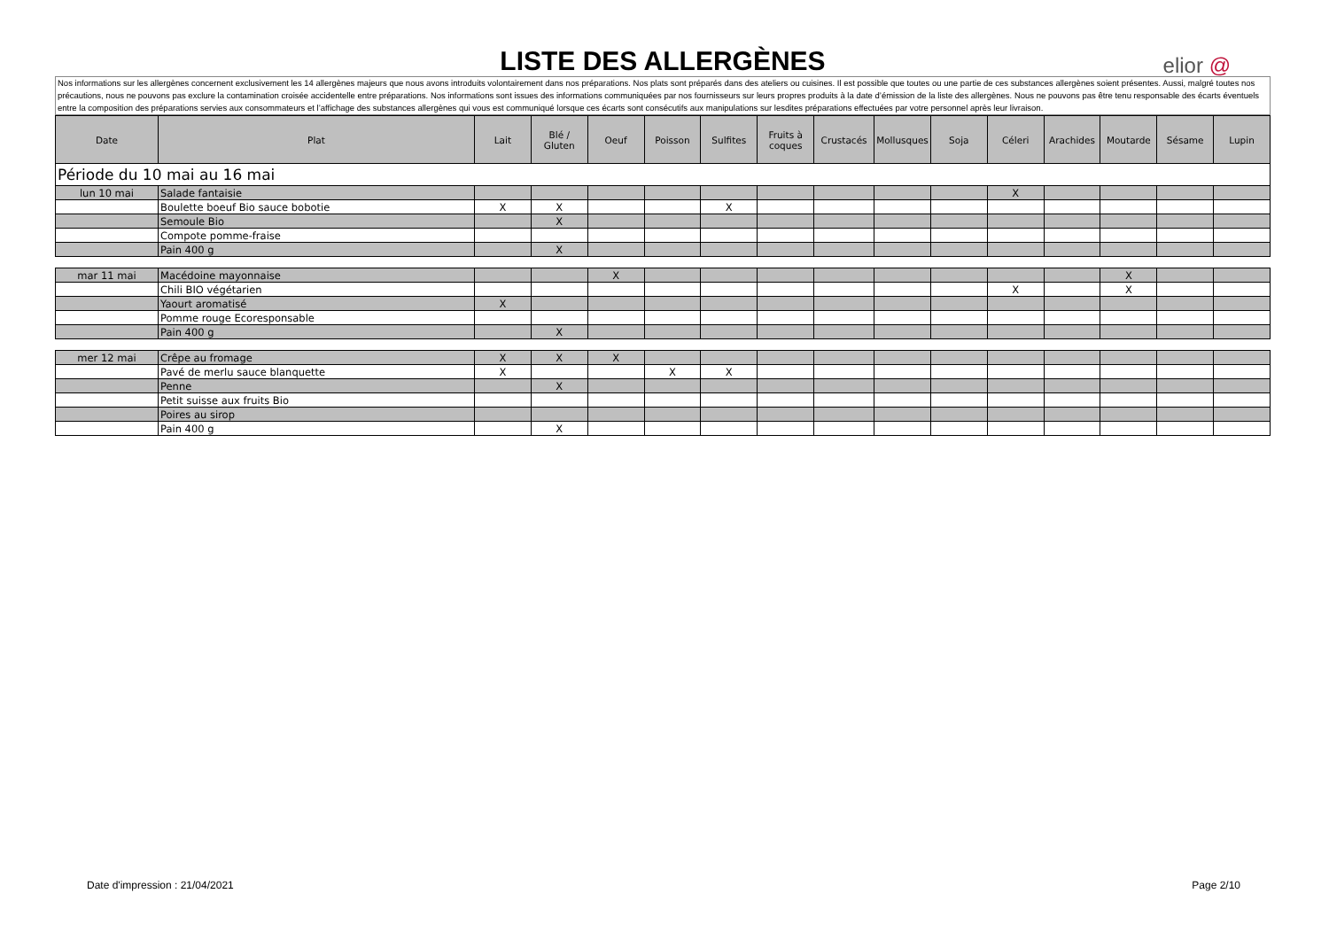LISTE DES ALLERGÈNES
elior @
Nos informations sur les allergènes concernent exclusivement les 14 allergènes majeurs que nous avons introduits volontairement dans nos préparations. Nos plats sont préparés dans des ateliers ou cuisines. Il est possible que toutes ou une partie de ces substances allergènes soient présentes. Aussi, malgré toutes nos précautions, nous ne pouvons pas exclure la contamination croisée accidentelle entre préparations. Nos informations sont issues des informations communiquées par nos fournisseurs sur leurs propres produits à la date d’émission de la liste des allergènes. Nous ne pouvons pas être tenu responsable des écarts éventuels entre la composition des préparations servies aux consommateurs et l’affichage des substances allergènes qui vous est communiqué lorsque ces écarts sont consécutifs aux manipulations sur lesdites préparations effectuées par votre personnel après leur livraison.
| Date | Plat | Lait | Blé / Gluten | Oeuf | Poisson | Sulfites | Fruits à coques | Crustacés | Mollusques | Soja | Céleri | Arachides | Moutarde | Sésame | Lupin |
| --- | --- | --- | --- | --- | --- | --- | --- | --- | --- | --- | --- | --- | --- | --- | --- |
| Période du 10 mai au 16 mai | | | | | | | | | | | | | | | |
| lun 10 mai | Salade fantaisie | | | | | | | | | | X | | | | |
| | Boulette boeuf Bio sauce bobotie | X | X | | | X | | | | | | | | | |
| | Semoule Bio | | X | | | | | | | | | | | | |
| | Compote pomme-fraise | | | | | | | | | | | | | | |
| | Pain 400 g | | X | | | | | | | | | | | | |
| mar 11 mai | Macédoine mayonnaise | | | X | | | | | | | | | X | | |
| | Chili BIO végétarien | | | | | | | | | | X | | X | | |
| | Yaourt aromatisé | X | | | | | | | | | | | | | |
| | Pomme rouge Ecoresponsable | | | | | | | | | | | | | | |
| | Pain 400 g | | X | | | | | | | | | | | | |
| mer 12 mai | Crêpe au fromage | X | X | X | | | | | | | | | | | |
| | Pavé de merlu sauce blanquette | X | | | X | X | | | | | | | | | |
| | Penne | | X | | | | | | | | | | | | |
| | Petit suisse aux fruits Bio | | | | | | | | | | | | | | |
| | Poires au sirop | | | | | | | | | | | | | | |
| | Pain 400 g | | X | | | | | | | | | | | | |
Date d'impression : 21/04/2021 Page 2/10